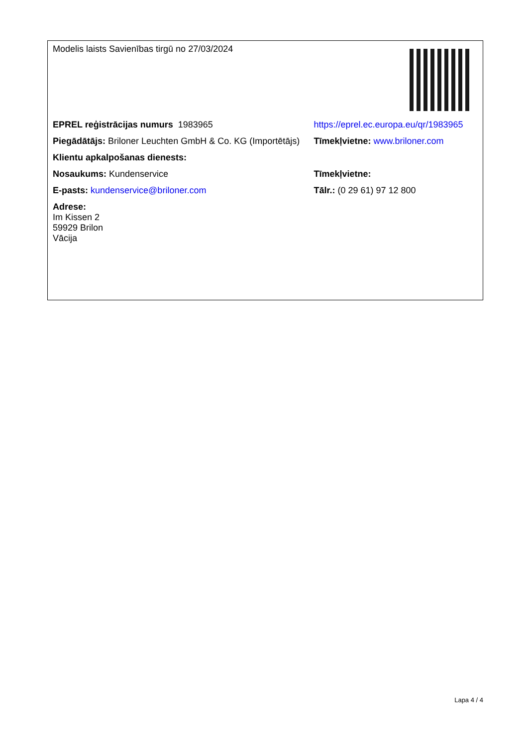| Modelis laists Savienības tirgū no 27/03/2024 | |
| EPREL reģistrācijas numurs 1983965 | https://eprel.ec.europa.eu/qr/1983965 |
| Piegādātājs: Briloner Leuchten GmbH & Co. KG (Importētājs) | Tīmekļvietne: www.briloner.com |
| Klientu apkalpošanas dienests: | |
| Nosaukums: Kundenservice | Tīmekļvietne: |
| E-pasts: kundenservice@briloner.com | Tālr.: (0 29 61) 97 12 800 |
| Adrese: Im Kissen 2 59929 Brilon Vācija | |
Lapa 4 / 4